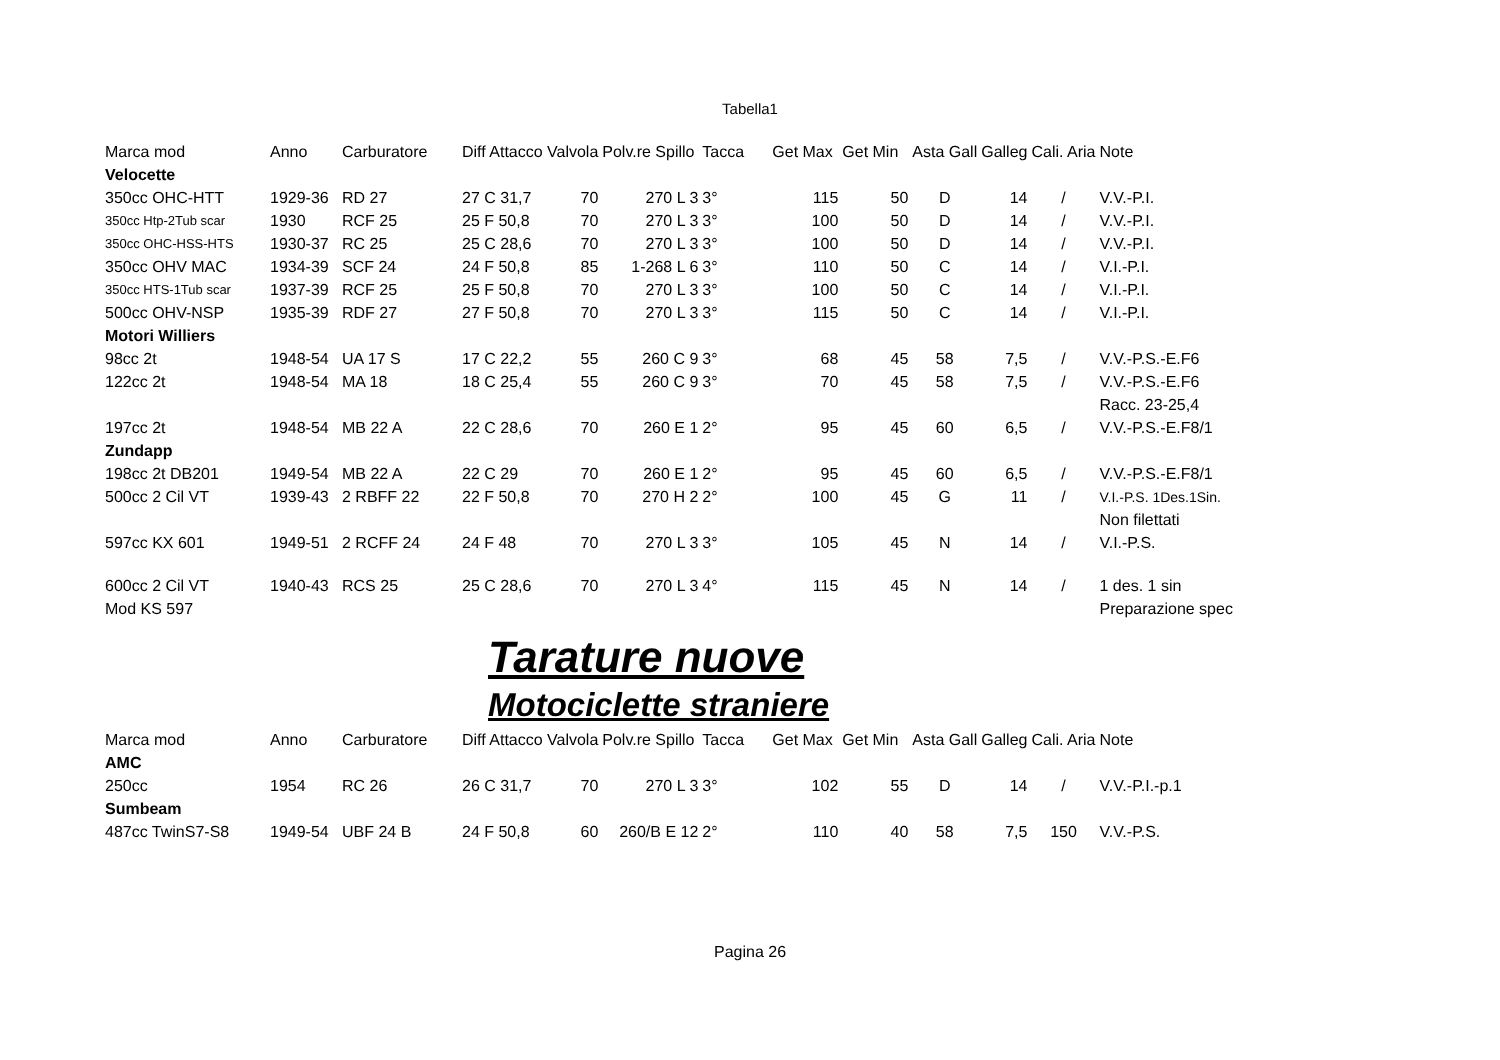Tabella1
| Marca mod | Anno | Carburatore | Diff Attacco | Valvola | Polv.re Spillo | Tacca | Get Max | Get Min | Asta Gall | Galleg | Cali. Aria | Note |
| --- | --- | --- | --- | --- | --- | --- | --- | --- | --- | --- | --- | --- |
| Velocette | | | | | | | | | | | | |
| 350cc OHC-HTT | 1929-36 | RD 27 | 27 C 31,7 | 70 | 270 L 3 | 3° | 115 | 50 | D | 14 | / | V.V.-P.I. |
| 350cc Htp-2Tub scar | 1930 | RCF 25 | 25 F 50,8 | 70 | 270 L 3 | 3° | 100 | 50 | D | 14 | / | V.V.-P.I. |
| 350cc OHC-HSS-HTS | 1930-37 | RC 25 | 25 C 28,6 | 70 | 270 L 3 | 3° | 100 | 50 | D | 14 | / | V.V.-P.I. |
| 350cc OHV MAC | 1934-39 | SCF 24 | 24 F 50,8 | 85 | 1-268 L 6 | 3° | 110 | 50 | C | 14 | / | V.I.-P.I. |
| 350cc HTS-1Tub scar | 1937-39 | RCF 25 | 25 F 50,8 | 70 | 270 L 3 | 3° | 100 | 50 | C | 14 | / | V.I.-P.I. |
| 500cc OHV-NSP | 1935-39 | RDF 27 | 27 F 50,8 | 70 | 270 L 3 | 3° | 115 | 50 | C | 14 | / | V.I.-P.I. |
| Motori Williers | | | | | | | | | | | | |
| 98cc 2t | 1948-54 | UA 17 S | 17 C 22,2 | 55 | 260 C 9 | 3° | 68 | 45 | 58 | 7,5 | / | V.V.-P.S.-E.F6 |
| 122cc 2t | 1948-54 | MA 18 | 18 C 25,4 | 55 | 260 C 9 | 3° | 70 | 45 | 58 | 7,5 | / | V.V.-P.S.-E.F6 |
| | | | | | | | | | | | | Racc. 23-25,4 |
| 197cc 2t | 1948-54 | MB 22 A | 22 C 28,6 | 70 | 260 E 1 | 2° | 95 | 45 | 60 | 6,5 | / | V.V.-P.S.-E.F8/1 |
| Zundapp | | | | | | | | | | | | |
| 198cc 2t DB201 | 1949-54 | MB 22 A | 22 C 29 | 70 | 260 E 1 | 2° | 95 | 45 | 60 | 6,5 | / | V.V.-P.S.-E.F8/1 |
| 500cc 2 Cil VT | 1939-43 | 2 RBFF 22 | 22 F 50,8 | 70 | 270 H 2 | 2° | 100 | 45 | G | 11 | / | V.I.-P.S. 1Des.1Sin. |
| | | | | | | | | | | | | Non filettati |
| 597cc KX 601 | 1949-51 | 2 RCFF 24 | 24 F 48 | 70 | 270 L 3 | 3° | 105 | 45 | N | 14 | / | V.I.-P.S. |
| 600cc 2 Cil VT | 1940-43 | RCS 25 | 25 C 28,6 | 70 | 270 L 3 | 4° | 115 | 45 | N | 14 | / | 1 des. 1 sin |
| Mod KS 597 | | | | | | | | | | | | Preparazione spec |
Tarature nuove
Motociclette straniere
| Marca mod | Anno | Carburatore | Diff Attacco | Valvola | Polv.re Spillo | Tacca | Get Max | Get Min | Asta Gall | Galleg | Cali. Aria | Note |
| --- | --- | --- | --- | --- | --- | --- | --- | --- | --- | --- | --- | --- |
| AMC | | | | | | | | | | | | |
| 250cc | 1954 | RC 26 | 26 C 31,7 | 70 | 270 L 3 | 3° | 102 | 55 | D | 14 | / | V.V.-P.I.-p.1 |
| Sumbeam | | | | | | | | | | | | |
| 487cc TwinS7-S8 | 1949-54 | UBF 24 B | 24 F 50,8 | 60 | 260/B E 12 | 2° | 110 | 40 | 58 | 7,5 | 150 | V.V.-P.S. |
Pagina 26